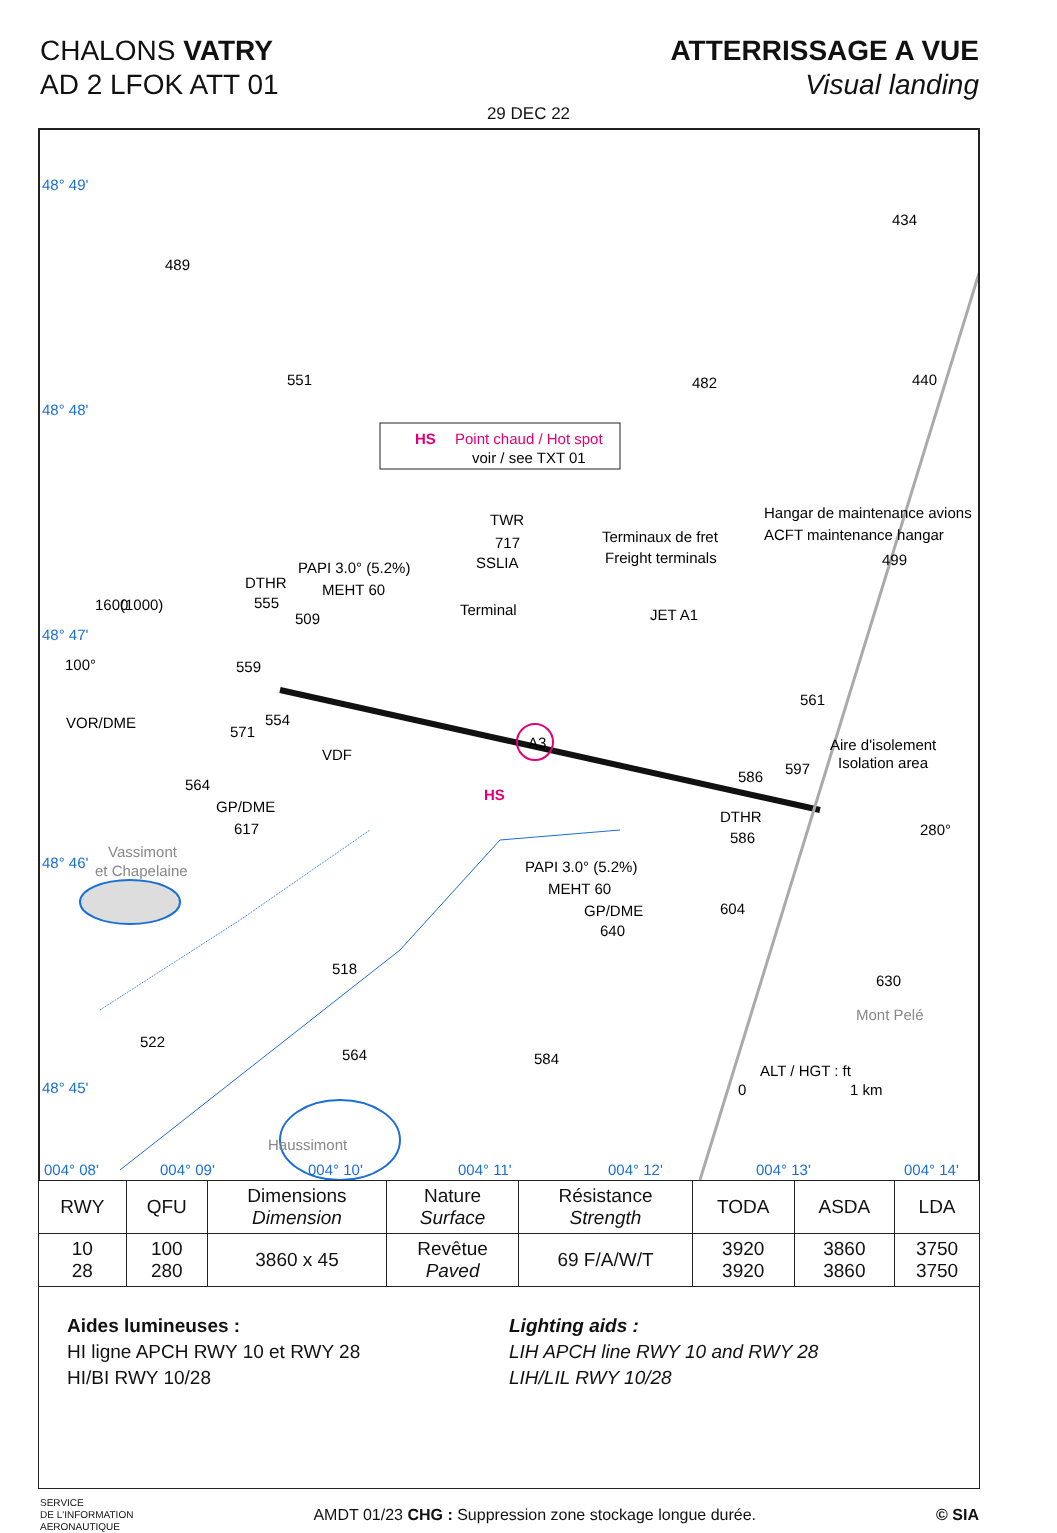CHALONS VATRY
AD 2 LFOK ATT 01
ATTERRISSAGE A VUE
Visual landing
29 DEC 22
HS
Point chaud / Hot spot
voir / see TXT 01
48° 49'
48° 48'
48° 47'
48° 46'
48° 45'
004° 08'
004° 09'
004° 10'
004° 11'
004° 12'
004° 13'
004° 14'
489
434
551
482
440
TWR
717
SSLIA
Terminaux de fret
Freight terminals
Hangar de maintenance avions
ACFT maintenance hangar
499
PAPI 3.0° (5.2%)
MEHT 60
DTHR
555
509
Terminal
JET A1
100°
VOR/DME
559
554
571
VDF
561
Aire d'isolement
Isolation area
564
GP/DME
617
HS
A3
586
597
DTHR
586
280°
Vassimont
et Chapelaine
PAPI 3.0° (5.2%)
MEHT 60
GP/DME
640
604
518
630
Mont Pelé
522
564
584
ALT / HGT : ft
0
1 km
Haussimont
1600
(1000)
| RWY | QFU | Dimensions Dimension | Nature Surface | Résistance Strength | TODA | ASDA | LDA |
| --- | --- | --- | --- | --- | --- | --- | --- |
| 10 28 | 100 280 | 3860 x 45 | Revêtue Paved | 69 F/A/W/T | 3920 3920 | 3860 3860 | 3750 3750 |
Aides lumineuses :
HI ligne APCH RWY 10 et RWY 28
HI/BI RWY 10/28
Lighting aids :
LIH APCH line RWY 10 and RWY 28
LIH/LIL RWY 10/28
SERVICE
DE L'INFORMATION
AERONAUTIQUE
AMDT 01/23 CHG : Suppression zone stockage longue durée.
© SIA